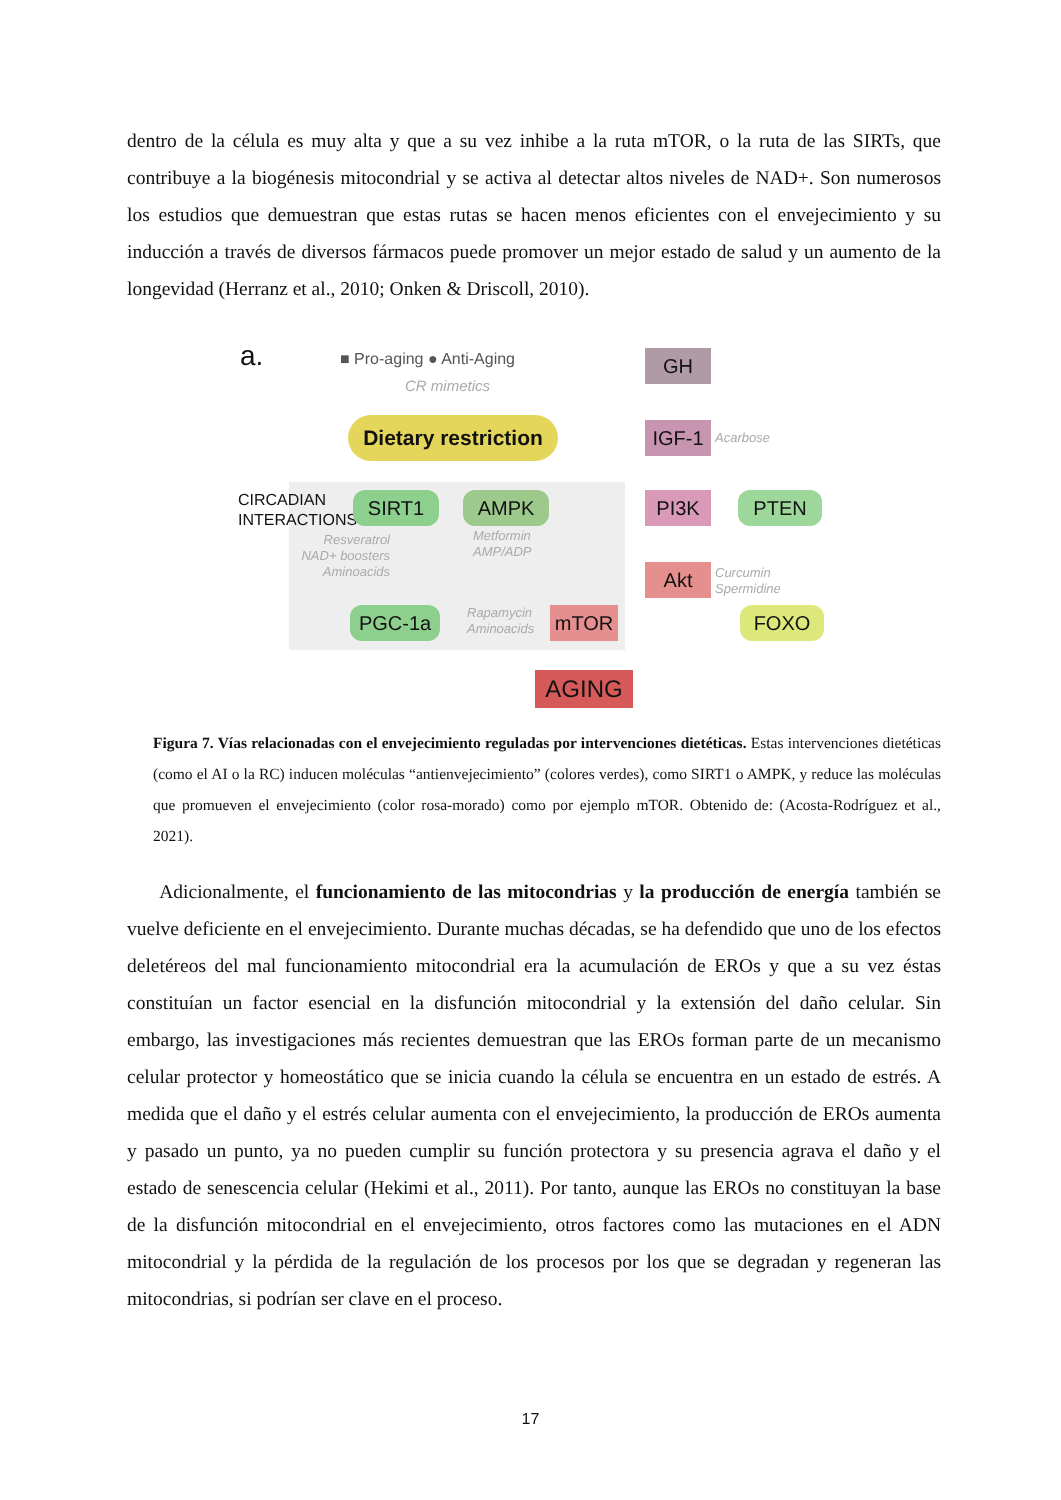dentro de la célula es muy alta y que a su vez inhibe a la ruta mTOR, o la ruta de las SIRTs, que contribuye a la biogénesis mitocondrial y se activa al detectar altos niveles de NAD+. Son numerosos los estudios que demuestran que estas rutas se hacen menos eficientes con el envejecimiento y su inducción a través de diversos fármacos puede promover un mejor estado de salud y un aumento de la longevidad (Herranz et al., 2010; Onken & Driscoll, 2010).
a. ■ Pro-aging ● Anti-Aging
CR mimetics
GH
Dietary restriction
IGF-1 Acarbose
CIRCADIAN INTERACTIONS
SIRT1 AMPK PI3K PTEN
Resveratrol NAD+ boosters Aminoacids
Metformin
AMP/ADP
Akt
Curcumin
Spermidine
PGC-1a
Rapamycin
Aminoacids
mTOR FOXO
AGING
Figura 7. Vías relacionadas con el envejecimiento reguladas por intervenciones dietéticas. Estas intervenciones dietéticas (como el AI o la RC) inducen moléculas “antienvejecimiento” (colores verdes), como SIRT1 o AMPK, y reduce las moléculas que promueven el envejecimiento (color rosa-morado) como por ejemplo mTOR. Obtenido de: (Acosta-Rodríguez et al., 2021).
Adicionalmente, el funcionamiento de las mitocondrias y la producción de energía también se vuelve deficiente en el envejecimiento. Durante muchas décadas, se ha defendido que uno de los efectos deletéreos del mal funcionamiento mitocondrial era la acumulación de EROs y que a su vez éstas constituían un factor esencial en la disfunción mitocondrial y la extensión del daño celular. Sin embargo, las investigaciones más recientes demuestran que las EROs forman parte de un mecanismo celular protector y homeostático que se inicia cuando la célula se encuentra en un estado de estrés. A medida que el daño y el estrés celular aumenta con el envejecimiento, la producción de EROs aumenta y pasado un punto, ya no pueden cumplir su función protectora y su presencia agrava el daño y el estado de senescencia celular (Hekimi et al., 2011). Por tanto, aunque las EROs no constituyan la base de la disfunción mitocondrial en el envejecimiento, otros factores como las mutaciones en el ADN mitocondrial y la pérdida de la regulación de los procesos por los que se degradan y regeneran las mitocondrias, si podrían ser clave en el proceso.
17